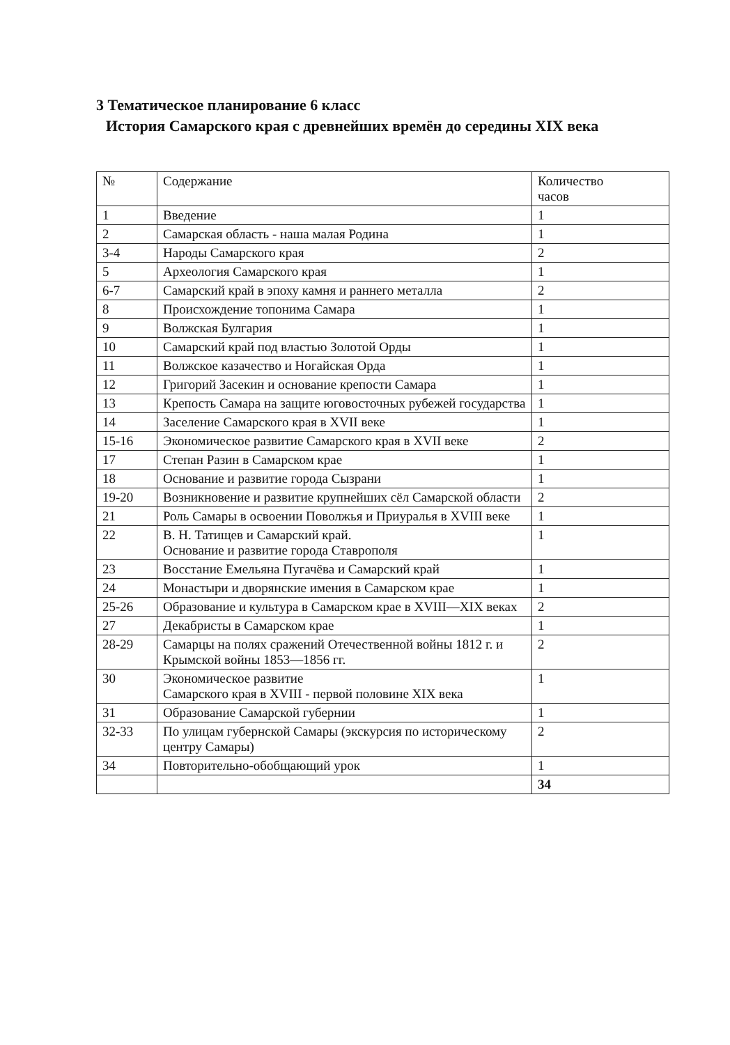3 Тематическое планирование 6 класс
История Самарского края с древнейших времён до середины XIX века
| № | Содержание | Количество часов |
| --- | --- | --- |
| 1 | Введение | 1 |
| 2 | Самарская область - наша малая Родина | 1 |
| 3-4 | Народы Самарского края | 2 |
| 5 | Археология Самарского края | 1 |
| 6-7 | Самарский край в эпоху камня и раннего металла | 2 |
| 8 | Происхождение топонима Самара | 1 |
| 9 | Волжская Булгария | 1 |
| 10 | Самарский край под властью Золотой Орды | 1 |
| 11 | Волжское казачество и Ногайская Орда | 1 |
| 12 | Григорий Засекин и основание крепости Самара | 1 |
| 13 | Крепость Самара на защите юговосточных рубежей государства | 1 |
| 14 | Заселение Самарского края в XVII веке | 1 |
| 15-16 | Экономическое развитие Самарского края в XVII веке | 2 |
| 17 | Степан Разин в Самарском крае | 1 |
| 18 | Основание и развитие города Сызрани | 1 |
| 19-20 | Возникновение и развитие крупнейших сёл Самарской области | 2 |
| 21 | Роль Самары в освоении Поволжья и Приуралья в XVIII веке | 1 |
| 22 | В. Н. Татищев и Самарский край. Основание и развитие города Ставрополя | 1 |
| 23 | Восстание Емельяна Пугачёва и Самарский край | 1 |
| 24 | Монастыри и дворянские имения в Самарском крае | 1 |
| 25-26 | Образование и культура в Самарском крае в XVIII—XIX веках | 2 |
| 27 | Декабристы в Самарском крае | 1 |
| 28-29 | Самарцы на полях сражений Отечественной войны 1812 г. и Крымской войны 1853—1856 гг. | 2 |
| 30 | Экономическое развитие Самарского края в XVIII - первой половине XIX века | 1 |
| 31 | Образование Самарской губернии | 1 |
| 32-33 | По улицам губернской Самары (экскурсия по историческому центру Самары) | 2 |
| 34 | Повторительно-обобщающий урок | 1 |
| | | 34 |